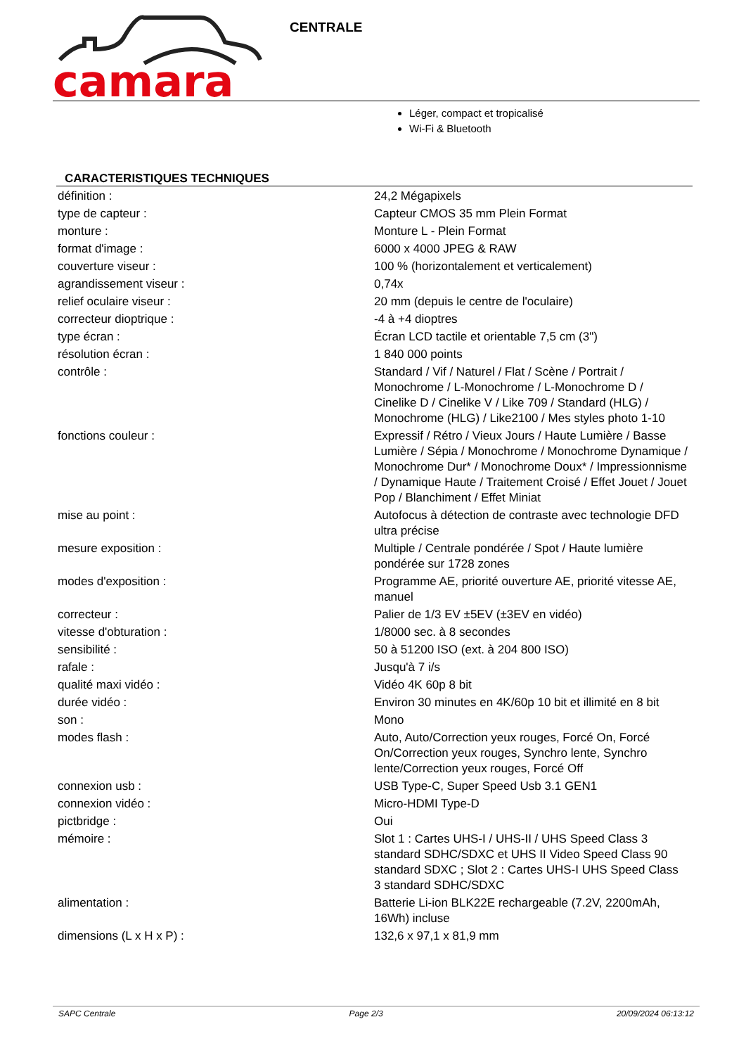camara
CENTRALE
Léger, compact et tropicalisé
Wi-Fi & Bluetooth
CARACTERISTIQUES TECHNIQUES
| définition : | 24,2 Mégapixels |
| type de capteur : | Capteur CMOS 35 mm Plein Format |
| monture : | Monture L - Plein Format |
| format d'image : | 6000 x 4000 JPEG & RAW |
| couverture viseur : | 100 % (horizontalement et verticalement) |
| agrandissement viseur : | 0,74x |
| relief oculaire viseur : | 20 mm (depuis le centre de l'oculaire) |
| correcteur dioptrique : | -4 à +4 dioptres |
| type écran : | Écran LCD tactile et orientable 7,5 cm (3") |
| résolution écran : | 1 840 000 points |
| contrôle : | Standard / Vif / Naturel / Flat / Scène / Portrait / Monochrome / L-Monochrome / L-Monochrome D / Cinelike D / Cinelike V / Like 709 / Standard (HLG) / Monochrome (HLG) / Like2100 / Mes styles photo 1-10 |
| fonctions couleur : | Expressif / Rétro / Vieux Jours / Haute Lumière / Basse Lumière / Sépia / Monochrome / Monochrome Dynamique / Monochrome Dur* / Monochrome Doux* / Impressionnisme / Dynamique Haute / Traitement Croisé / Effet Jouet / Jouet Pop / Blanchiment / Effet Miniat |
| mise au point : | Autofocus à détection de contraste avec technologie DFD ultra précise |
| mesure exposition : | Multiple / Centrale pondérée / Spot / Haute lumière pondérée sur 1728 zones |
| modes d'exposition : | Programme AE, priorité ouverture AE, priorité vitesse AE, manuel |
| correcteur : | Palier de 1/3 EV ±5EV (±3EV en vidéo) |
| vitesse d'obturation : | 1/8000 sec. à 8 secondes |
| sensibilité : | 50 à 51200 ISO (ext. à 204 800 ISO) |
| rafale : | Jusqu'à 7 i/s |
| qualité maxi vidéo : | Vidéo 4K 60p 8 bit |
| durée vidéo : | Environ 30 minutes en 4K/60p 10 bit et illimité en 8 bit |
| son : | Mono |
| modes flash : | Auto, Auto/Correction yeux rouges, Forcé On, Forcé On/Correction yeux rouges, Synchro lente, Synchro lente/Correction yeux rouges, Forcé Off |
| connexion usb : | USB Type-C, Super Speed Usb 3.1 GEN1 |
| connexion vidéo : | Micro-HDMI Type-D |
| pictbridge : | Oui |
| mémoire : | Slot 1 : Cartes UHS-I / UHS-II / UHS Speed Class 3 standard SDHC/SDXC et UHS II Video Speed Class 90 standard SDXC ; Slot 2 : Cartes UHS-I UHS Speed Class 3 standard SDHC/SDXC |
| alimentation : | Batterie Li-ion BLK22E rechargeable (7.2V, 2200mAh, 16Wh) incluse |
| dimensions (L x H x P) : | 132,6 x 97,1 x 81,9 mm |
SAPC Centrale Page 2/3 20/09/2024 06:13:12